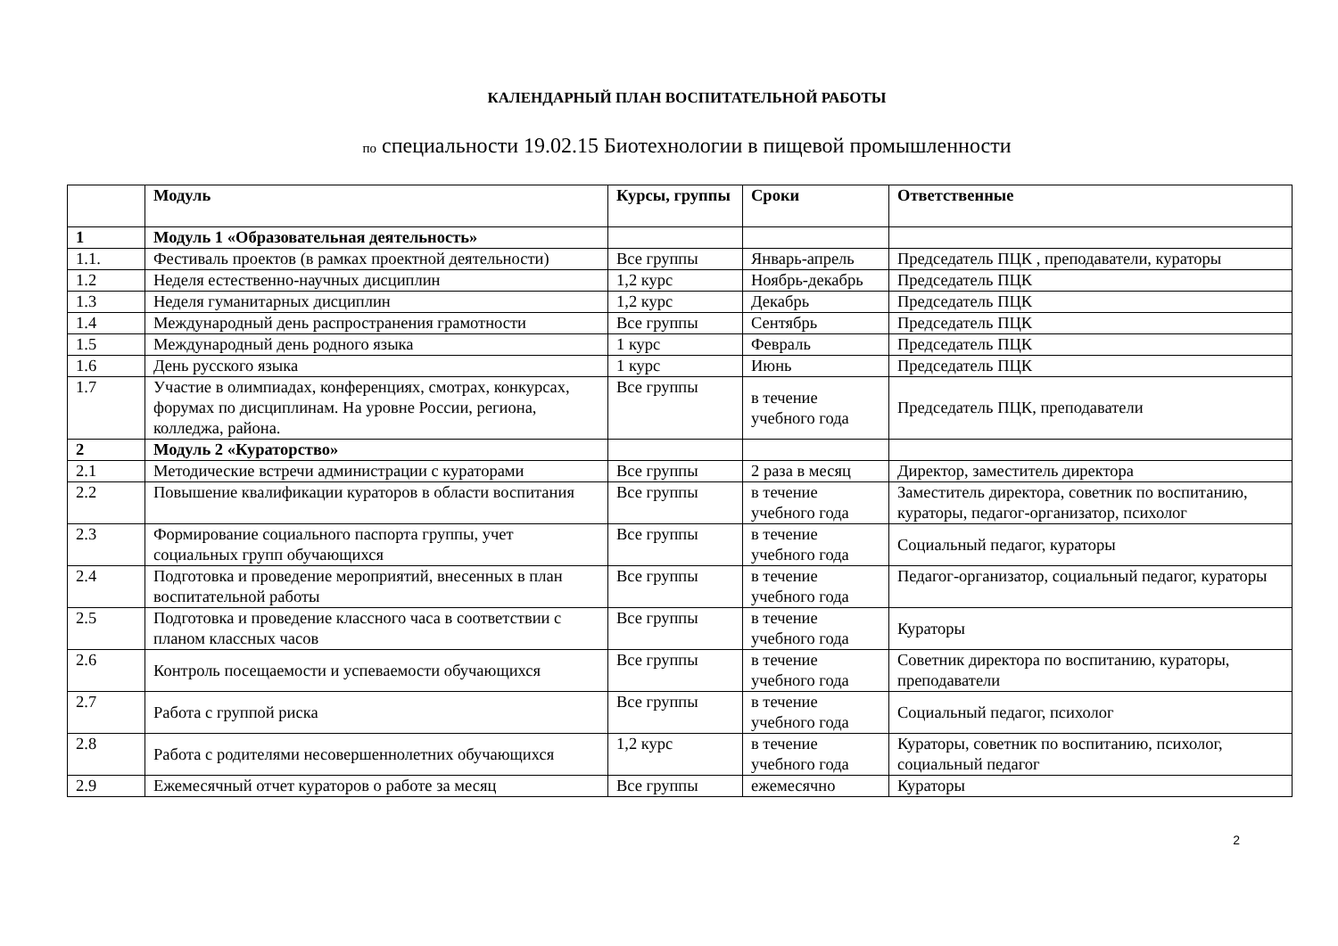КАЛЕНДАРНЫЙ ПЛАН ВОСПИТАТЕЛЬНОЙ РАБОТЫ
по специальности 19.02.15 Биотехнологии в пищевой промышленности
| | Модуль | Курсы, группы | Сроки | Ответственные |
| --- | --- | --- | --- | --- |
| 1 | Модуль 1 «Образовательная деятельность» | | | |
| 1.1. | Фестиваль проектов (в рамках проектной деятельности) | Все группы | Январь-апрель | Председатель ПЦК , преподаватели, кураторы |
| 1.2 | Неделя естественно-научных дисциплин | 1,2 курс | Ноябрь-декабрь | Председатель ПЦК |
| 1.3 | Неделя гуманитарных дисциплин | 1,2 курс | Декабрь | Председатель ПЦК |
| 1.4 | Международный день распространения грамотности | Все группы | Сентябрь | Председатель ПЦК |
| 1.5 | Международный день родного языка | 1 курс | Февраль | Председатель ПЦК |
| 1.6 | День русского языка | 1 курс | Июнь | Председатель ПЦК |
| 1.7 | Участие в олимпиадах, конференциях, смотрах, конкурсах, форумах по дисциплинам. На уровне России, региона, колледжа, района. | Все группы | в течение учебного года | Председатель ПЦК, преподаватели |
| 2 | Модуль 2 «Кураторство» | | | |
| 2.1 | Методические встречи администрации с кураторами | Все группы | 2 раза в месяц | Директор, заместитель директора |
| 2.2 | Повышение квалификации кураторов в области воспитания | Все группы | в течение учебного года | Заместитель директора, советник по воспитанию, кураторы, педагог-организатор, психолог |
| 2.3 | Формирование социального паспорта группы, учет социальных групп обучающихся | Все группы | в течение учебного года | Социальный педагог, кураторы |
| 2.4 | Подготовка и проведение мероприятий, внесенных в план воспитательной работы | Все группы | в течение учебного года | Педагог-организатор, социальный педагог, кураторы |
| 2.5 | Подготовка и проведение классного часа в соответствии с планом классных часов | Все группы | в течение учебного года | Кураторы |
| 2.6 | Контроль посещаемости и успеваемости обучающихся | Все группы | в течение учебного года | Советник директора по воспитанию, кураторы, преподаватели |
| 2.7 | Работа с группой риска | Все группы | в течение учебного года | Социальный педагог, психолог |
| 2.8 | Работа с родителями несовершеннолетних обучающихся | 1,2 курс | в течение учебного года | Кураторы, советник по воспитанию, психолог, социальный педагог |
| 2.9 | Ежемесячный отчет кураторов о работе за месяц | Все группы | ежемесячно | Кураторы |
2